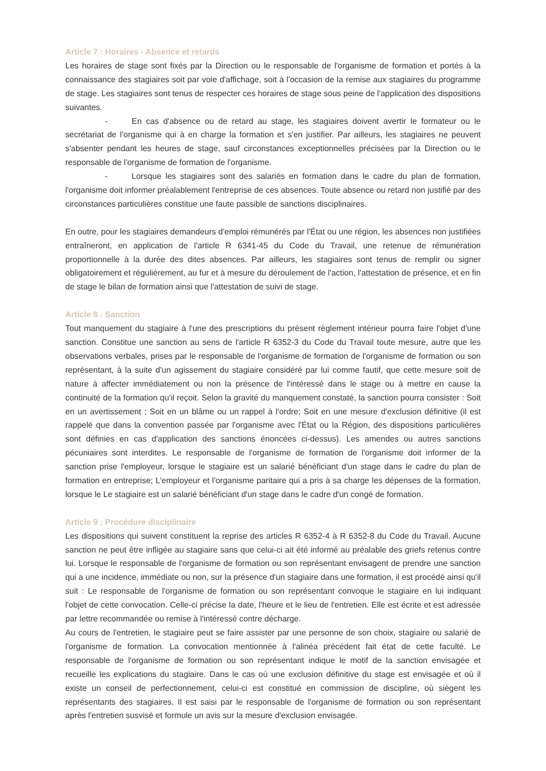Article 7 : Horaires - Absence et retards
Les horaires de stage sont fixés par la Direction ou le responsable de l'organisme de formation et portés à la connaissance des stagiaires soit par voie d'affichage, soit à l'occasion de la remise aux stagiaires du programme de stage. Les stagiaires sont tenus de respecter ces horaires de stage sous peine de l'application des dispositions suivantes.
- En cas d'absence ou de retard au stage, les stagiaires doivent avertir le formateur ou le secrétariat de l'organisme qui à en charge la formation et s'en justifier. Par ailleurs, les stagiaires ne peuvent s'absenter pendant les heures de stage, sauf circonstances exceptionnelles précisées par la Direction ou le responsable de l'organisme de formation de l'organisme.
- Lorsque les stagiaires sont des salariés en formation dans le cadre du plan de formation, l'organisme doit informer préalablement l'entreprise de ces absences. Toute absence ou retard non justifié par des circonstances particulières constitue une faute passible de sanctions disciplinaires.
En outre, pour les stagiaires demandeurs d'emploi rémunérés par l'État ou une région, les absences non justifiées entraîneront, en application de l'article R 6341-45 du Code du Travail, une retenue de rémunération proportionnelle à la durée des dites absences. Par ailleurs, les stagiaires sont tenus de remplir ou signer obligatoirement et régulièrement, au fur et à mesure du déroulement de l'action, l'attestation de présence, et en fin de stage le bilan de formation ainsi que l'attestation de suivi de stage.
Article 8 : Sanction
Tout manquement du stagiaire à l'une des prescriptions du présent règlement intérieur pourra faire l'objet d'une sanction. Constitue une sanction au sens de l'article R 6352-3 du Code du Travail toute mesure, autre que les observations verbales, prises par le responsable de l'organisme de formation de l'organisme de formation ou son représentant, à la suite d'un agissement du stagiaire considéré par lui comme fautif, que cette mesure soit de nature à affecter immédiatement ou non la présence de l'intéressé dans le stage ou à mettre en cause la continuité de la formation qu'il reçoit. Selon la gravité du manquement constaté, la sanction pourra consister : Soit en un avertissement ; Soit en un blâme ou un rappel à l'ordre; Soit en une mesure d'exclusion définitive (il est rappelé que dans la convention passée par l'organisme avec l'État ou la Région, des dispositions particulières sont définies en cas d'application des sanctions énoncées ci-dessus). Les amendes ou autres sanctions pécuniaires sont interdites. Le responsable de l'organisme de formation de l'organisme doit informer de la sanction prise l'employeur, lorsque le stagiaire est un salarié bénéficiant d'un stage dans le cadre du plan de formation en entreprise; L'employeur et l'organisme paritaire qui a pris à sa charge les dépenses de la formation, lorsque le Le stagiaire est un salarié bénéficiant d'un stage dans le cadre d'un congé de formation.
Article 9 : Procédure disciplinaire
Les dispositions qui suivent constituent la reprise des articles R 6352-4 à R 6352-8 du Code du Travail. Aucune sanction ne peut être infligée au stagiaire sans que celui-ci ait été informé au préalable des griefs retenus contre lui. Lorsque le responsable de l'organisme de formation ou son représentant envisagent de prendre une sanction qui a une incidence, immédiate ou non, sur la présence d'un stagiaire dans une formation, il est procédé ainsi qu'il suit : Le responsable de l'organisme de formation ou son représentant convoque le stagiaire en lui indiquant l'objet de cette convocation. Celle-ci précise la date, l'heure et le lieu de l'entretien. Elle est écrite et est adressée par lettre recommandée ou remise à l'intéressé contre décharge.
Au cours de l'entretien, le stagiaire peut se faire assister par une personne de son choix, stagiaire ou salarié de l'organisme de formation. La convocation mentionnée à l'alinéa précédent fait état de cette faculté. Le responsable de l'organisme de formation ou son représentant indique le motif de la sanction envisagée et recueille les explications du stagiaire. Dans le cas où une exclusion définitive du stage est envisagée et où il existe un conseil de perfectionnement, celui-ci est constitué en commission de discipline, où siègent les représentants des stagiaires. Il est saisi par le responsable de l'organisme de formation ou son représentant après l'entretien susvisé et formule un avis sur la mesure d'exclusion envisagée.